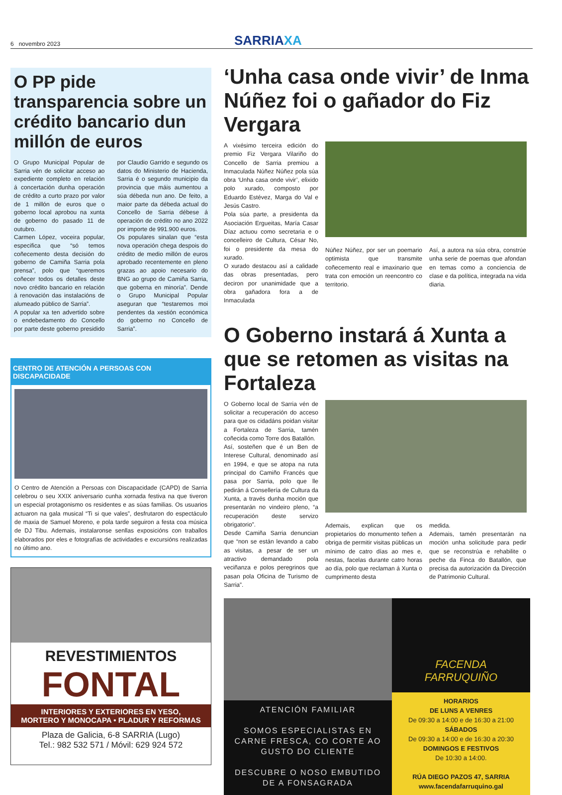6 novembro 2023
SARRIAXA
O PP pide transparencia sobre un crédito bancario dun millón de euros
O Grupo Municipal Popular de Sarria vén de solicitar acceso ao expediente completo en relación á concertación dunha operación de crédito a curto prazo por valor de 1 millón de euros que o goberno local aprobou na xunta de goberno do pasado 11 de outubro.
Carmen López, voceira popular, especifica que “só temos coñecemento desta decisión do goberno de Camiña Sarria pola prensa”, polo que “queremos coñecer todos os detalles deste novo crédito bancario en relación á renovación das instalacións de alumeado público de Sarria”.
A popular xa ten advertido sobre o endebedamento do Concello por parte deste goberno presidido por Claudio Garrido e segundo os datos do Ministerio de Hacienda, Sarria é o segundo municipio da provincia que máis aumentou a súa débeda nun ano. De feito, a maior parte da débeda actual do Concello de Sarria débese á operación de crédito no ano 2022 por importe de 991.900 euros.
Os populares sinalan que “esta nova operación chega despois do crédito de medio millón de euros aprobado recentemente en pleno grazas ao apoio necesario do BNG ao grupo de Camiña Sarria, que goberna en minoría”. Dende o Grupo Municipal Popular aseguran que “testaremos moi pendentes da xestión económica do goberno no Concello de Sarria”.
CENTRO DE ATENCIÓN A PERSOAS CON DISCAPACIDADE
O Centro de Atención a Persoas con Discapacidade (CAPD) de Sarria celebrou o seu XXIX aniversario cunha xornada festiva na que tiveron un especial protagonismo os residentes e as súas familias. Os usuarios actuaron na gala musical “Ti si que vales”, desfrutaron do espectáculo de maxia de Samuel Moreno, e pola tarde seguiron a festa coa música de DJ Tibu. Ademais, instalaronse senllas exposicións con traballos elaborados por eles e fotografías de actividades e excursións realizadas no último ano.
REVESTIMIENTOS
FONTAL
INTERIORES Y EXTERIORES EN YESO,
MORTERO Y MONOCAPA • PLADUR Y REFORMAS
Plaza de Galicia, 6-8 SARRIA (Lugo)
Tel.: 982 532 571 / Móvil: 629 924 572
‘Unha casa onde vivir’ de Inma Núñez foi o gañador do Fiz Vergara
A vixésimo terceira edición do premio Fiz Vergara Vilariño do Concello de Sarria premiou a Inmaculada Núñez Núñez pola súa obra ‘Unha casa onde vivir’, elixido polo xurado, composto por Eduardo Estévez, Marga do Val e Jesús Castro.
Pola súa parte, a presidenta da Asociación Ergueitas, María Casar Díaz actuou como secretaria e o concelleiro de Cultura, César No, foi o presidente da mesa do xurado.
O xurado destacou así a calidade das obras presentadas, pero deciron por unanimidade que a obra gañadora fora a de Inmaculada
Núñez Núñez, por ser un poemario optimista que transmite coñecemento real e imaxinario que trata con emoción un reencontro co territorio.
Así, a autora na súa obra, constrúe unha serie de poemas que afondan en temas como a conciencia de clase e da política, integrada na vida diaria.
O Goberno instará á Xunta a que se retomen as visitas na Fortaleza
O Goberno local de Sarria vén de solicitar a recuperación do acceso para que os cidadáns poidan visitar a Fortaleza de Sarria, tamén coñecida como Torre dos Batallón.
Así, sosteñen que é un Ben de Interese Cultural, denominado así en 1994, e que se atopa na ruta principal do Camiño Francés que pasa por Sarria, polo que lle pedirán á Consellería de Cultura da Xunta, a través dunha moción que presentarán no vindeiro pleno, “a recuperación deste servizo obrigatorio”.
Desde Camiña Sarria denuncian que “non se están levando a cabo as visitas, a pesar de ser un atractivo demandado pola veciñanza e polos peregrinos que pasan pola Oficina de Turismo de Sarria”.
Ademais, explican que os propietarios do monumento teñen a obriga de permitir visitas públicas un mínimo de catro días ao mes e, nestas, facelas durante catro horas ao día, polo que reclaman á Xunta o cumprimento desta
medida.
Ademais, tamén presentarán na moción unha solicitude para pedir que se reconstrúa e rehabilite o peche da Finca do Batallón, que precisa da autorización da Dirección de Patrimonio Cultural.
ATENCIÓN FAMILIAR
SOMOS ESPECIALISTAS EN CARNE FRESCA, CO CORTE AO GUSTO DO CLIENTE
DESCUBRE O NOSO EMBUTIDO DE A FONSAGRADA
FACENDA
FARRUQUIÑO
HORARIOS
DE LUNS A VENRES
De 09:30 a 14:00 e de 16:30 a 21:00
SÁBADOS
De 09:30 a 14:00 e de 16:30 a 20:30
DOMINGOS E FESTIVOS
De 10:30 a 14:00.
RÚA DIEGO PAZOS 47, SARRIA
www.facendafarruquino.gal